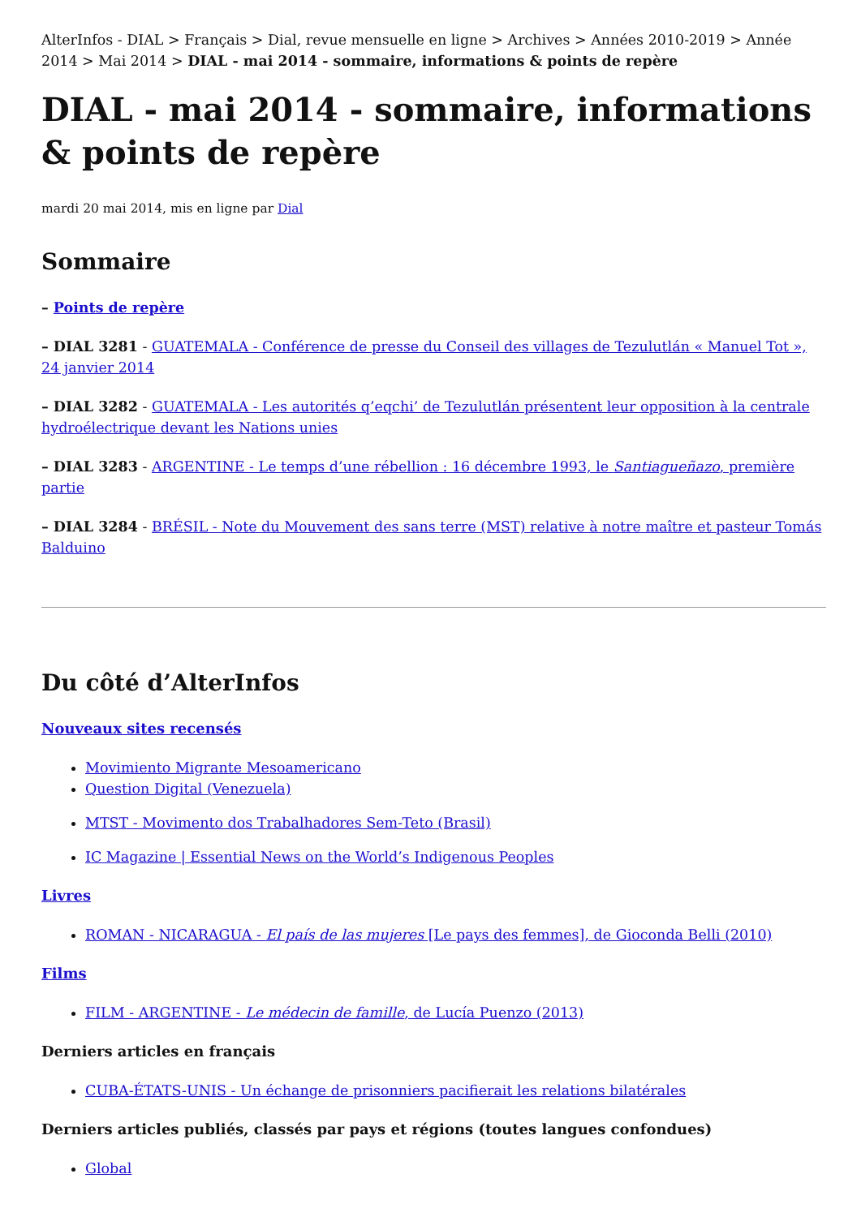AlterInfos - DIAL > Français > Dial, revue mensuelle en ligne > Archives > Années 2010-2019 > Année 2014 > Mai 2014 > DIAL - mai 2014 - sommaire, informations & points de repère
DIAL - mai 2014 - sommaire, informations & points de repère
mardi 20 mai 2014, mis en ligne par Dial
Sommaire
– Points de repère
– DIAL 3281 - GUATEMALA - Conférence de presse du Conseil des villages de Tezulutlán « Manuel Tot », 24 janvier 2014
– DIAL 3282 - GUATEMALA - Les autorités q’eqchi’ de Tezulutlán présentent leur opposition à la centrale hydroélectrique devant les Nations unies
– DIAL 3283 - ARGENTINE - Le temps d’une rébellion : 16 décembre 1993, le Santiagueñazo, première partie
– DIAL 3284 - BRÉSIL - Note du Mouvement des sans terre (MST) relative à notre maître et pasteur Tomás Balduino
Du côté d’AlterInfos
Nouveaux sites recensés
Movimiento Migrante Mesoamericano
Question Digital (Venezuela)
MTST - Movimento dos Trabalhadores Sem-Teto (Brasil)
IC Magazine | Essential News on the World’s Indigenous Peoples
Livres
ROMAN - NICARAGUA - El país de las mujeres [Le pays des femmes], de Gioconda Belli (2010)
Films
FILM - ARGENTINE - Le médecin de famille, de Lucía Puenzo (2013)
Derniers articles en français
CUBA-ÉTATS-UNIS - Un échange de prisonniers pacifierait les relations bilatérales
Derniers articles publiés, classés par pays et régions (toutes langues confondues)
Global